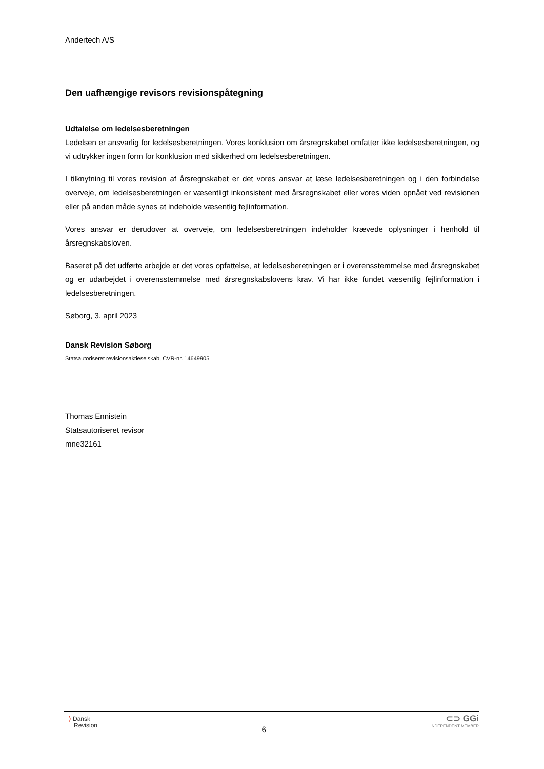Andertech A/S
Den uafhængige revisors revisionspåtegning
Udtalelse om ledelsesberetningen
Ledelsen er ansvarlig for ledelsesberetningen. Vores konklusion om årsregnskabet omfatter ikke ledelsesberetningen, og vi udtrykker ingen form for konklusion med sikkerhed om ledelsesberetningen.
I tilknytning til vores revision af årsregnskabet er det vores ansvar at læse ledelsesberetningen og i den forbindelse overveje, om ledelsesberetningen er væsentligt inkonsistent med årsregnskabet eller vores viden opnået ved revisionen eller på anden måde synes at indeholde væsentlig fejlinformation.
Vores ansvar er derudover at overveje, om ledelsesberetningen indeholder krævede oplysninger i henhold til årsregnskabsloven.
Baseret på det udførte arbejde er det vores opfattelse, at ledelsesberetningen er i overensstemmelse med årsregnskabet og er udarbejdet i overensstemmelse med årsregnskabslovens krav. Vi har ikke fundet væsentlig fejlinformation i ledelsesberetningen.
Søborg, 3. april 2023
Dansk Revision Søborg
Statsautoriseret revisionsaktieselskab, CVR-nr. 14649905
Thomas Ennistein
Statsautoriseret revisor
mne32161
⟩ Dansk
Revision
6
⊂⊃ GGi
INDEPENDENT MEMBER